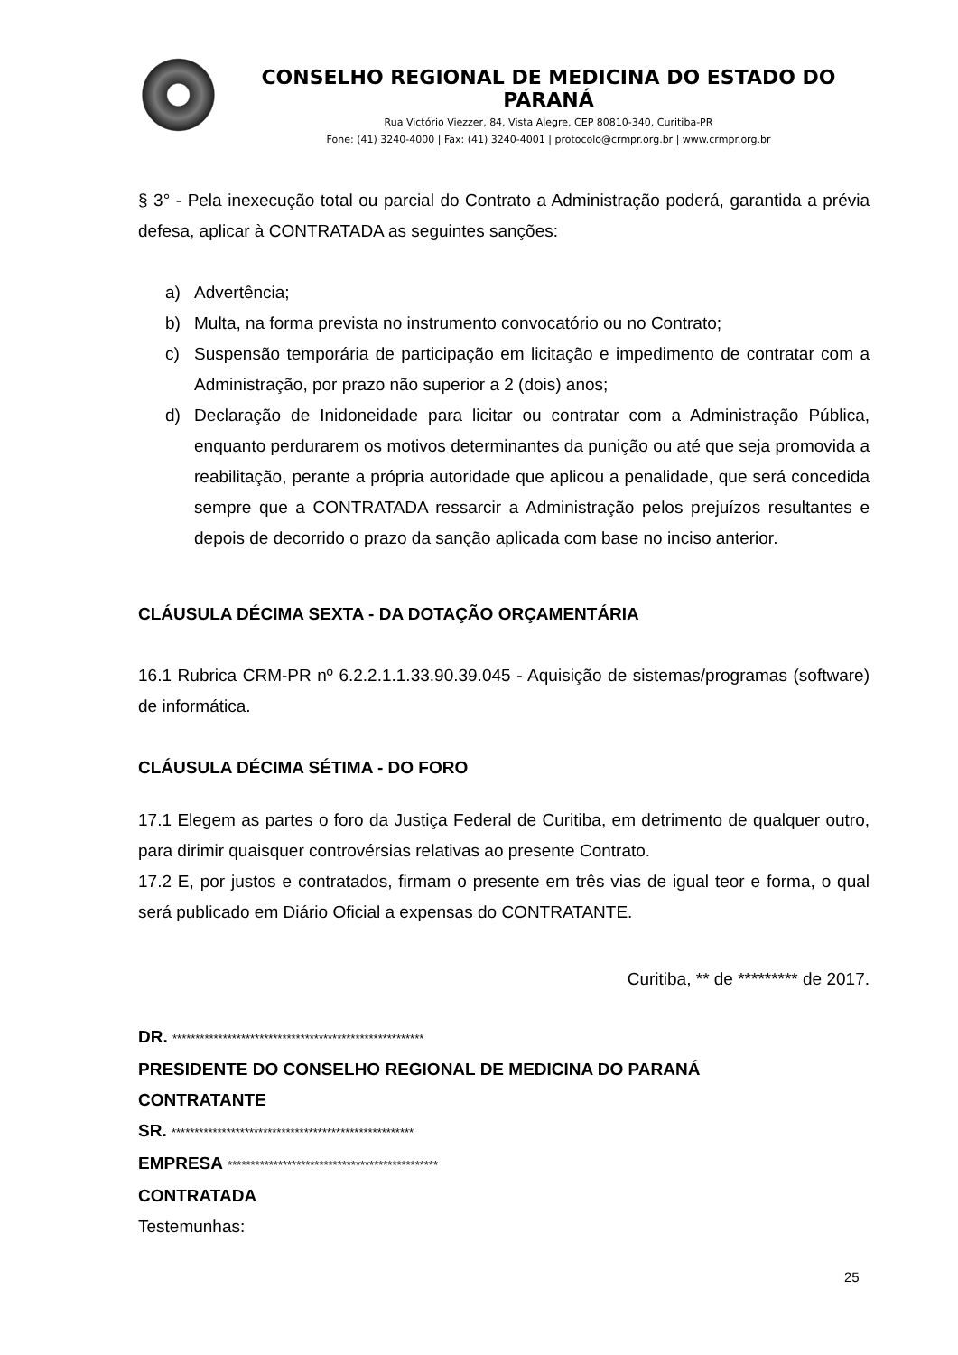CONSELHO REGIONAL DE MEDICINA DO ESTADO DO PARANÁ
Rua Victório Viezzer, 84, Vista Alegre, CEP 80810-340, Curitiba-PR
Fone: (41) 3240-4000 | Fax: (41) 3240-4001 | protocolo@crmpr.org.br | www.crmpr.org.br
§ 3° - Pela inexecução total ou parcial do Contrato a Administração poderá, garantida a prévia defesa, aplicar à CONTRATADA as seguintes sanções:
a) Advertência;
b) Multa, na forma prevista no instrumento convocatório ou no Contrato;
c) Suspensão temporária de participação em licitação e impedimento de contratar com a Administração, por prazo não superior a 2 (dois) anos;
d) Declaração de Inidoneidade para licitar ou contratar com a Administração Pública, enquanto perdurarem os motivos determinantes da punição ou até que seja promovida a reabilitação, perante a própria autoridade que aplicou a penalidade, que será concedida sempre que a CONTRATADA ressarcir a Administração pelos prejuízos resultantes e depois de decorrido o prazo da sanção aplicada com base no inciso anterior.
CLÁUSULA DÉCIMA SEXTA - DA DOTAÇÃO ORÇAMENTÁRIA
16.1 Rubrica CRM-PR nº 6.2.2.1.1.33.90.39.045 - Aquisição de sistemas/programas (software) de informática.
CLÁUSULA DÉCIMA SÉTIMA - DO FORO
17.1 Elegem as partes o foro da Justiça Federal de Curitiba, em detrimento de qualquer outro, para dirimir quaisquer controvérsias relativas ao presente Contrato.
17.2 E, por justos e contratados, firmam o presente em três vias de igual teor e forma, o qual será publicado em Diário Oficial a expensas do CONTRATANTE.
Curitiba, ** de ********* de 2017.
DR. *******************************************************
PRESIDENTE DO CONSELHO REGIONAL DE MEDICINA DO PARANÁ
CONTRATANTE
SR. *****************************************************
EMPRESA **********************************************
CONTRATADA
Testemunhas:
25